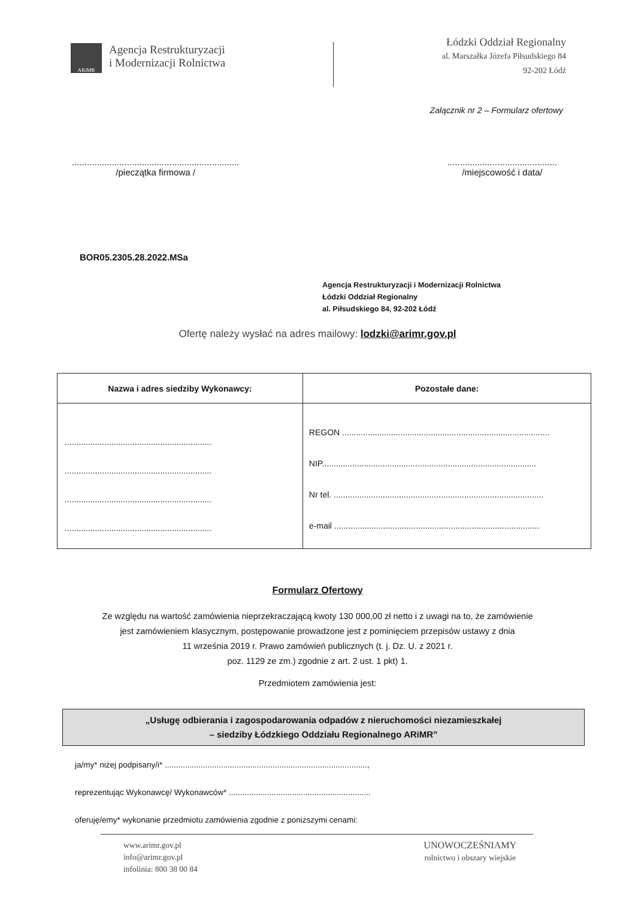ARiMR
Agencja Restrukturyzacji
i Modernizacji Rolnictwa
Łódzki Oddział Regionalny
al. Marszałka Józefa Piłsudskiego 84
92-202 Łódź
Załącznik nr 2 – Formularz ofertowy
...................................................................
/pieczątka firmowa /
............................................
/miejscowość i data/
BOR05.2305.28.2022.MSa
Agencja Restrukturyzacji i Modernizacji Rolnictwa
Łódzki Oddział Regionalny
al. Piłsudskiego 84, 92-202 Łódź
Ofertę należy wysłać na adres mailowy: lodzki@arimr.gov.pl
| Nazwa i adres siedziby Wykonawcy: | Pozostałe dane: |
| --- | --- |
| ............................................................... ............................................................... ............................................................... ............................................................... | REGON ......................................................................................... NIP............................................................................................ Nr tel. .......................................................................................... e-mail ........................................................................................ |
Formularz Ofertowy
Ze względu na wartość zamówienia nieprzekraczającą kwoty 130 000,00 zł netto i z uwagi na to, że zamówienie
jest zamówieniem klasycznym, postępowanie prowadzone jest z pominięciem przepisów ustawy z dnia
11 września 2019 r. Prawo zamówień publicznych (t. j. Dz. U. z 2021 r.
poz. 1129 ze zm.) zgodnie z art. 2 ust. 1 pkt) 1.
Przedmiotem zamówienia jest:
„Usługę odbierania i zagospodarowania odpadów z nieruchomości niezamieszkałej
– siedziby Łódzkiego Oddziału Regionalnego ARiMR”
ja/my* niżej podpisany/i* ..........................................................................................,
reprezentując Wykonawcę/ Wykonawców* ...............................................................
oferuję/emy* wykonanie przedmiotu zamówienia zgodnie z poniższymi cenami:
www.arimr.gov.pl
info@arimr.gov.pl
infolinia: 800 38 00 84
UNOWOCZEŚNIAMY
rolnictwo i obszary wiejskie